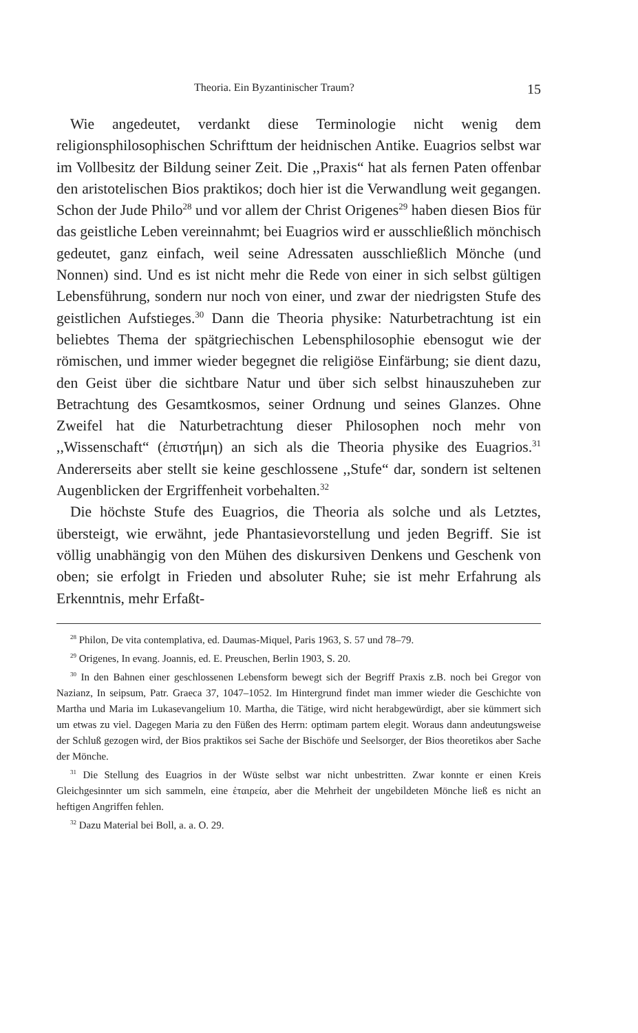Theoria. Ein Byzantinischer Traum? 15
Wie angedeutet, verdankt diese Terminologie nicht wenig dem religionsphilosophischen Schrifttum der heidnischen Antike. Euagrios selbst war im Vollbesitz der Bildung seiner Zeit. Die ,,Praxis“ hat als fernen Paten offenbar den aristotelischen Bios praktikos; doch hier ist die Verwandlung weit gegangen. Schon der Jude Philo<sup>28</sup> und vor allem der Christ Origenes<sup>29</sup> haben diesen Bios für das geistliche Leben vereinnahmt; bei Euagrios wird er ausschließlich mönchisch gedeutet, ganz einfach, weil seine Adressaten ausschließlich Mönche (und Nonnen) sind. Und es ist nicht mehr die Rede von einer in sich selbst gültigen Lebensführung, sondern nur noch von einer, und zwar der niedrigsten Stufe des geistlichen Aufstieges.<sup>30</sup> Dann die Theoria physike: Naturbetrachtung ist ein beliebtes Thema der spätgriechischen Lebensphilosophie ebensogut wie der römischen, und immer wieder begegnet die religiöse Einfärbung; sie dient dazu, den Geist über die sichtbare Natur und über sich selbst hinauszuheben zur Betrachtung des Gesamtkosmos, seiner Ordnung und seines Glanzes. Ohne Zweifel hat die Naturbetrachtung dieser Philosophen noch mehr von ,,Wissenschaft“ (ἐπιστήμη) an sich als die Theoria physike des Euagrios.<sup>31</sup> Andererseits aber stellt sie keine geschlossene ,,Stufe“ dar, sondern ist seltenen Augenblicken der Ergriffenheit vorbehalten.<sup>32</sup>
Die höchste Stufe des Euagrios, die Theoria als solche und als Letztes, übersteigt, wie erwähnt, jede Phantasievorstellung und jeden Begriff. Sie ist völlig unabhängig von den Mühen des diskursiven Denkens und Geschenk von oben; sie erfolgt in Frieden und absoluter Ruhe; sie ist mehr Erfahrung als Erkenntnis, mehr Erfaßt-
<sup>28</sup> Philon, De vita contemplativa, ed. Daumas-Miquel, Paris 1963, S. 57 und 78–79.
<sup>29</sup> Origenes, In evang. Joannis, ed. E. Preuschen, Berlin 1903, S. 20.
<sup>30</sup> In den Bahnen einer geschlossenen Lebensform bewegt sich der Begriff Praxis z.B. noch bei Gregor von Nazianz, In seipsum, Patr. Graeca 37, 1047–1052. Im Hintergrund findet man immer wieder die Geschichte von Martha und Maria im Lukasevangelium 10. Martha, die Tätige, wird nicht herabgewürdigt, aber sie kümmert sich um etwas zu viel. Dagegen Maria zu den Füßen des Herrn: optimam partem elegit. Woraus dann andeutungsweise der Schluß gezogen wird, der Bios praktikos sei Sache der Bischöfe und Seelsorger, der Bios theoretikos aber Sache der Mönche.
<sup>31</sup> Die Stellung des Euagrios in der Wüste selbst war nicht unbestritten. Zwar konnte er einen Kreis Gleichgesinnter um sich sammeln, eine ἑταιρεία, aber die Mehrheit der ungebildeten Mönche ließ es nicht an heftigen Angriffen fehlen.
<sup>32</sup> Dazu Material bei Boll, a. a. O. 29.